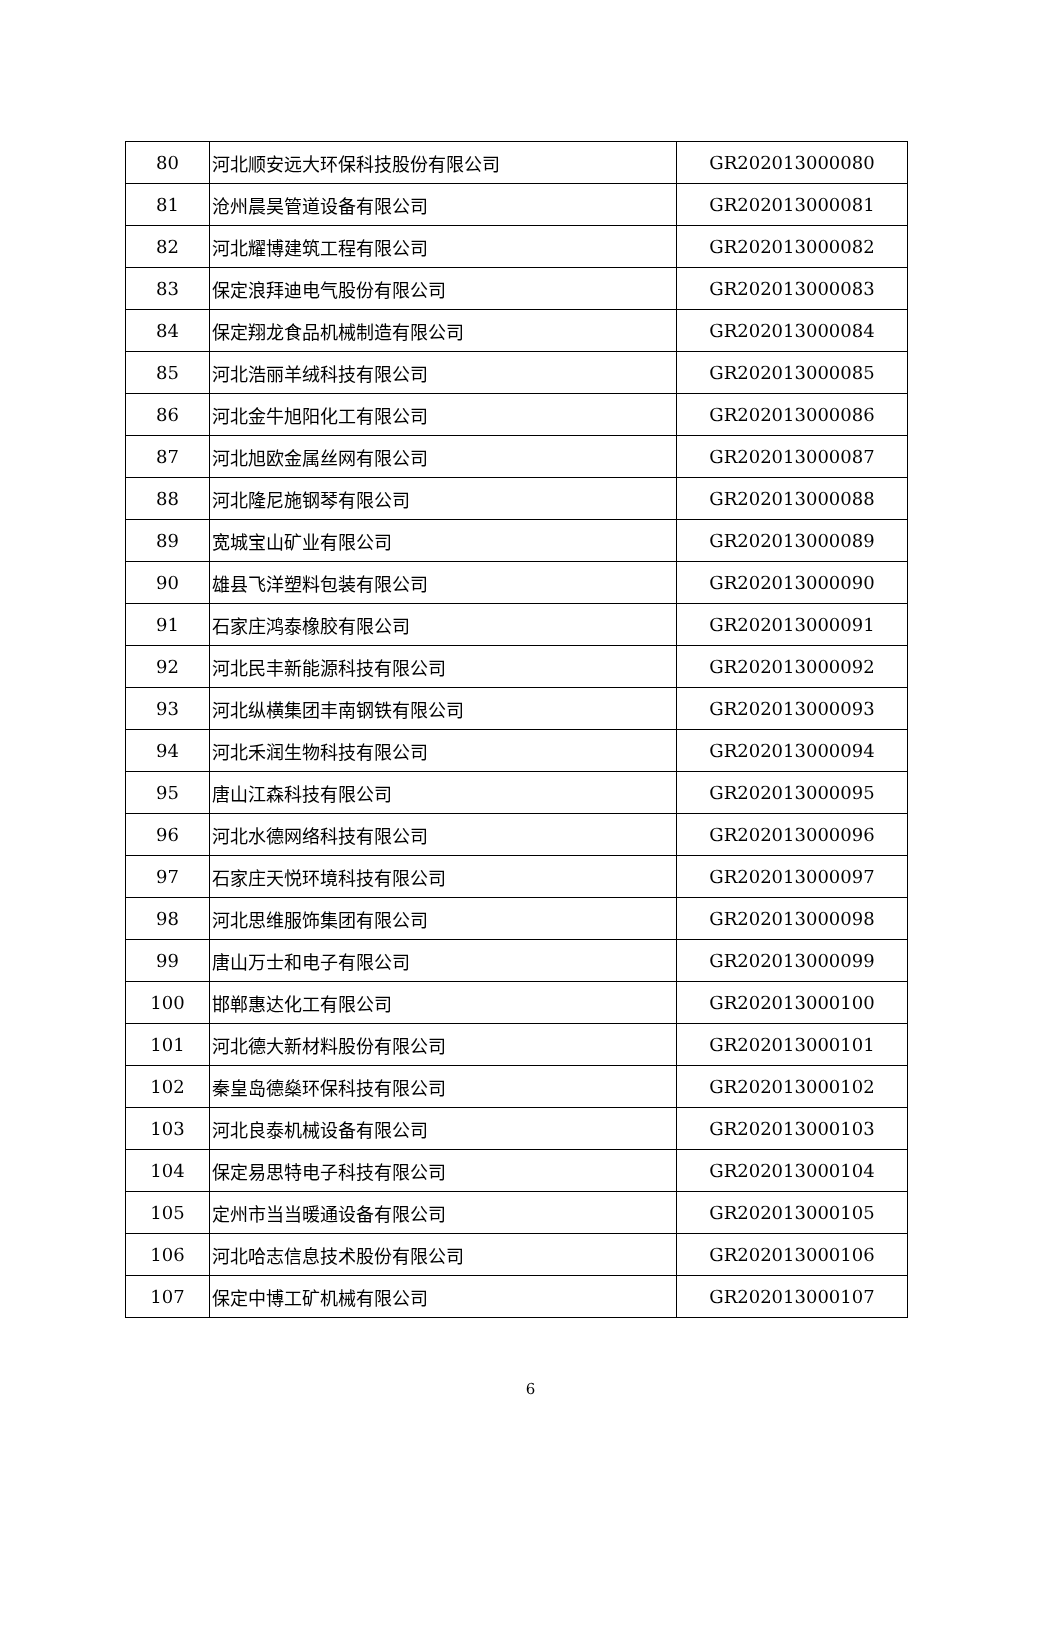| 80 | 河北顺安远大环保科技股份有限公司 | GR202013000080 |
| 81 | 沧州晨昊管道设备有限公司 | GR202013000081 |
| 82 | 河北耀博建筑工程有限公司 | GR202013000082 |
| 83 | 保定浪拜迪电气股份有限公司 | GR202013000083 |
| 84 | 保定翔龙食品机械制造有限公司 | GR202013000084 |
| 85 | 河北浩丽羊绒科技有限公司 | GR202013000085 |
| 86 | 河北金牛旭阳化工有限公司 | GR202013000086 |
| 87 | 河北旭欧金属丝网有限公司 | GR202013000087 |
| 88 | 河北隆尼施钢琴有限公司 | GR202013000088 |
| 89 | 宽城宝山矿业有限公司 | GR202013000089 |
| 90 | 雄县飞洋塑料包装有限公司 | GR202013000090 |
| 91 | 石家庄鸿泰橡胶有限公司 | GR202013000091 |
| 92 | 河北民丰新能源科技有限公司 | GR202013000092 |
| 93 | 河北纵横集团丰南钢铁有限公司 | GR202013000093 |
| 94 | 河北禾润生物科技有限公司 | GR202013000094 |
| 95 | 唐山江森科技有限公司 | GR202013000095 |
| 96 | 河北水德网络科技有限公司 | GR202013000096 |
| 97 | 石家庄天悦环境科技有限公司 | GR202013000097 |
| 98 | 河北思维服饰集团有限公司 | GR202013000098 |
| 99 | 唐山万士和电子有限公司 | GR202013000099 |
| 100 | 邯郸惠达化工有限公司 | GR202013000100 |
| 101 | 河北德大新材料股份有限公司 | GR202013000101 |
| 102 | 秦皇岛德燊环保科技有限公司 | GR202013000102 |
| 103 | 河北良泰机械设备有限公司 | GR202013000103 |
| 104 | 保定易思特电子科技有限公司 | GR202013000104 |
| 105 | 定州市当当暖通设备有限公司 | GR202013000105 |
| 106 | 河北哈志信息技术股份有限公司 | GR202013000106 |
| 107 | 保定中博工矿机械有限公司 | GR202013000107 |
6